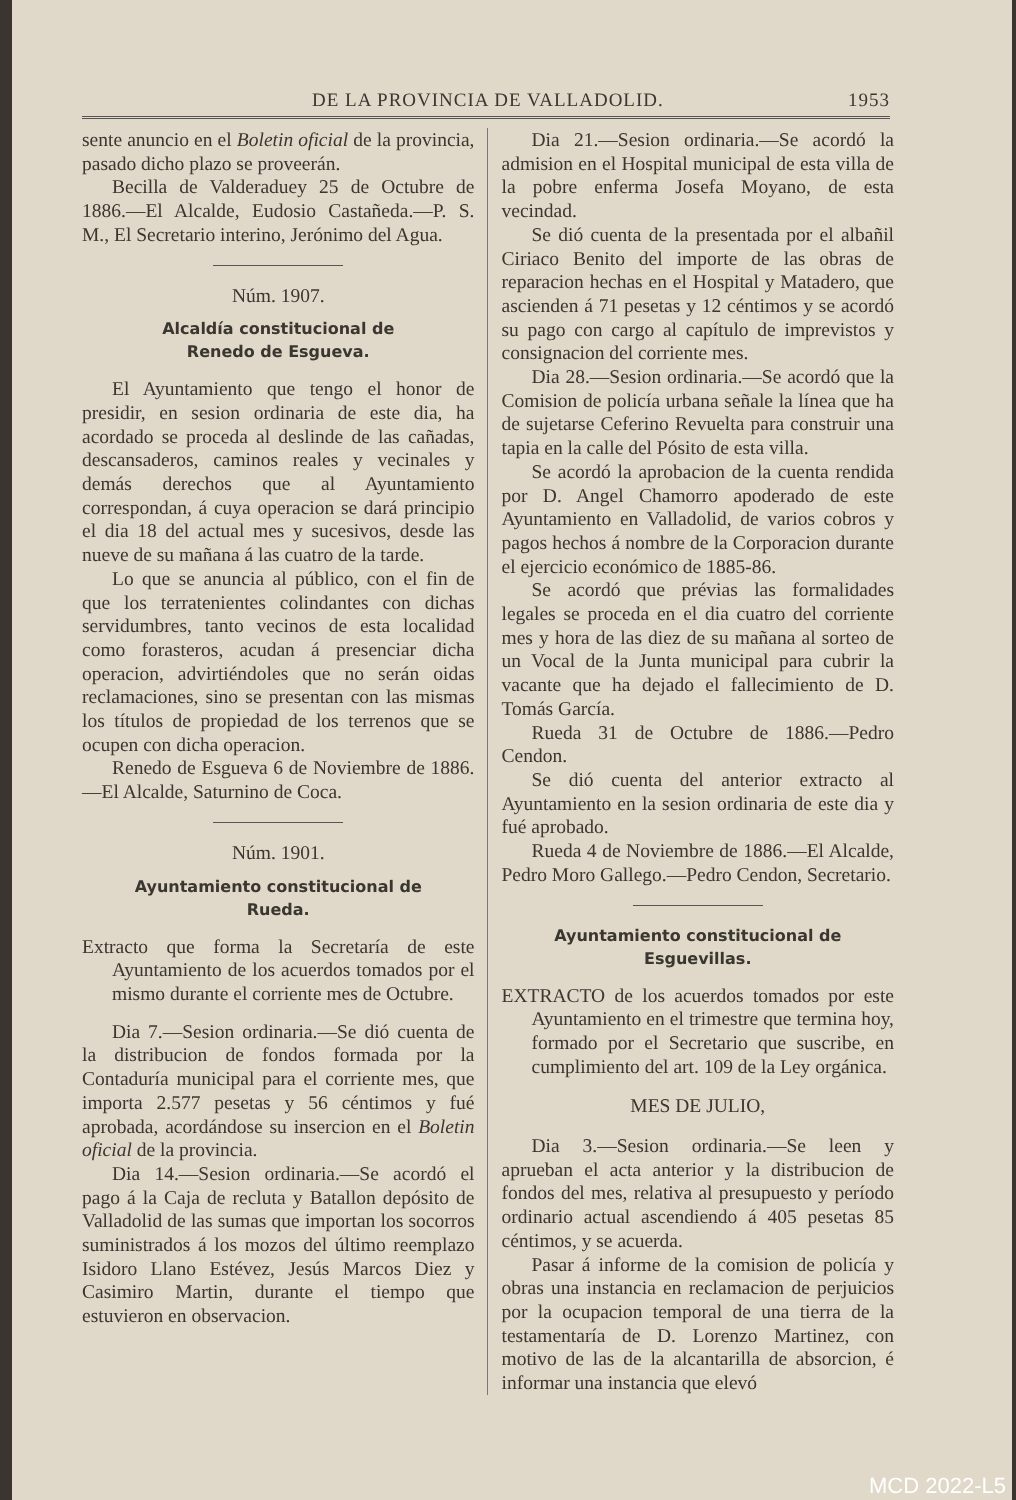DE LA PROVINCIA DE VALLADOLID. 1953
sente anuncio en el Boletin oficial de la provincia, pasado dicho plazo se proveerán.
Becilla de Valderaduey 25 de Octubre de 1886.—El Alcalde, Eudosio Castañeda.—P. S. M., El Secretario interino, Jerónimo del Agua.
Núm. 1907.
Alcaldía constitucional de
Renedo de Esgueva.
El Ayuntamiento que tengo el honor de presidir, en sesion ordinaria de este dia, ha acordado se proceda al deslinde de las cañadas, descansaderos, caminos reales y vecinales y demás derechos que al Ayuntamiento correspondan, á cuya operacion se dará principio el dia 18 del actual mes y sucesivos, desde las nueve de su mañana á las cuatro de la tarde.
Lo que se anuncia al público, con el fin de que los terratenientes colindantes con dichas servidumbres, tanto vecinos de esta localidad como forasteros, acudan á presenciar dicha operacion, advirtiéndoles que no serán oidas reclamaciones, sino se presentan con las mismas los títulos de propiedad de los terrenos que se ocupen con dicha operacion.
Renedo de Esgueva 6 de Noviembre de 1886.—El Alcalde, Saturnino de Coca.
Núm. 1901.
Ayuntamiento constitucional de
Rueda.
Extracto que forma la Secretaría de este Ayuntamiento de los acuerdos tomados por el mismo durante el corriente mes de Octubre.
Dia 7.—Sesion ordinaria.—Se dió cuenta de la distribucion de fondos formada por la Contaduría municipal para el corriente mes, que importa 2.577 pesetas y 56 céntimos y fué aprobada, acordándose su insercion en el Boletin oficial de la provincia.
Dia 14.—Sesion ordinaria.—Se acordó el pago á la Caja de recluta y Batallon depósito de Valladolid de las sumas que importan los socorros suministrados á los mozos del último reemplazo Isidoro Llano Estévez, Jesús Marcos Diez y Casimiro Martin, durante el tiempo que estuvieron en observacion.
Dia 21.—Sesion ordinaria.—Se acordó la admision en el Hospital municipal de esta villa de la pobre enferma Josefa Moyano, de esta vecindad.
Se dió cuenta de la presentada por el albañil Ciriaco Benito del importe de las obras de reparacion hechas en el Hospital y Matadero, que ascienden á 71 pesetas y 12 céntimos y se acordó su pago con cargo al capítulo de imprevistos y consignacion del corriente mes.
Dia 28.—Sesion ordinaria.—Se acordó que la Comision de policía urbana señale la línea que ha de sujetarse Ceferino Revuelta para construir una tapia en la calle del Pósito de esta villa.
Se acordó la aprobacion de la cuenta rendida por D. Angel Chamorro apoderado de este Ayuntamiento en Valladolid, de varios cobros y pagos hechos á nombre de la Corporacion durante el ejercicio económico de 1885-86.
Se acordó que prévias las formalidades legales se proceda en el dia cuatro del corriente mes y hora de las diez de su mañana al sorteo de un Vocal de la Junta municipal para cubrir la vacante que ha dejado el fallecimiento de D. Tomás García.
Rueda 31 de Octubre de 1886.—Pedro Cendon.
Se dió cuenta del anterior extracto al Ayuntamiento en la sesion ordinaria de este dia y fué aprobado.
Rueda 4 de Noviembre de 1886.—El Alcalde, Pedro Moro Gallego.—Pedro Cendon, Secretario.
Ayuntamiento constitucional de
Esguevillas.
EXTRACTO de los acuerdos tomados por este Ayuntamiento en el trimestre que termina hoy, formado por el Secretario que suscribe, en cumplimiento del art. 109 de la Ley orgánica.
MES DE JULIO,
Dia 3.—Sesion ordinaria.—Se leen y aprueban el acta anterior y la distribucion de fondos del mes, relativa al presupuesto y período ordinario actual ascendiendo á 405 pesetas 85 céntimos, y se acuerda.
Pasar á informe de la comision de policía y obras una instancia en reclamacion de perjuicios por la ocupacion temporal de una tierra de la testamentaría de D. Lorenzo Martinez, con motivo de las de la alcantarilla de absorcion, é informar una instancia que elevó
MCD 2022-L5